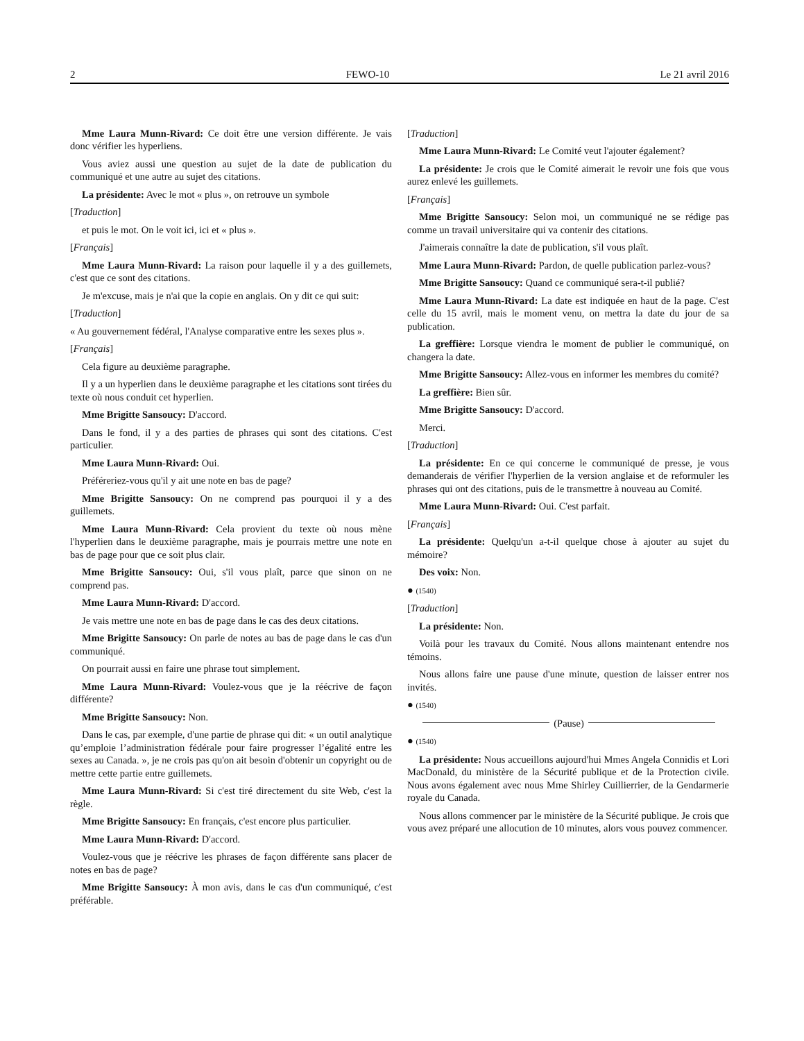2 FEWO-10 Le 21 avril 2016
Mme Laura Munn-Rivard: Ce doit être une version différente. Je vais donc vérifier les hyperliens.
Vous aviez aussi une question au sujet de la date de publication du communiqué et une autre au sujet des citations.
La présidente: Avec le mot « plus », on retrouve un symbole
[Traduction]
et puis le mot. On le voit ici, ici et « plus ».
[Français]
Mme Laura Munn-Rivard: La raison pour laquelle il y a des guillemets, c'est que ce sont des citations.
Je m'excuse, mais je n'ai que la copie en anglais. On y dit ce qui suit:
[Traduction]
« Au gouvernement fédéral, l'Analyse comparative entre les sexes plus ».
[Français]
Cela figure au deuxième paragraphe.
Il y a un hyperlien dans le deuxième paragraphe et les citations sont tirées du texte où nous conduit cet hyperlien.
Mme Brigitte Sansoucy: D'accord.
Dans le fond, il y a des parties de phrases qui sont des citations. C'est particulier.
Mme Laura Munn-Rivard: Oui.
Préféreriez-vous qu'il y ait une note en bas de page?
Mme Brigitte Sansoucy: On ne comprend pas pourquoi il y a des guillemets.
Mme Laura Munn-Rivard: Cela provient du texte où nous mène l'hyperlien dans le deuxième paragraphe, mais je pourrais mettre une note en bas de page pour que ce soit plus clair.
Mme Brigitte Sansoucy: Oui, s'il vous plaît, parce que sinon on ne comprend pas.
Mme Laura Munn-Rivard: D'accord.
Je vais mettre une note en bas de page dans le cas des deux citations.
Mme Brigitte Sansoucy: On parle de notes au bas de page dans le cas d'un communiqué.
On pourrait aussi en faire une phrase tout simplement.
Mme Laura Munn-Rivard: Voulez-vous que je la réécrive de façon différente?
Mme Brigitte Sansoucy: Non.
Dans le cas, par exemple, d'une partie de phrase qui dit: « un outil analytique qu’emploie l’administration fédérale pour faire progresser l’égalité entre les sexes au Canada. », je ne crois pas qu'on ait besoin d'obtenir un copyright ou de mettre cette partie entre guillemets.
Mme Laura Munn-Rivard: Si c'est tiré directement du site Web, c'est la règle.
Mme Brigitte Sansoucy: En français, c'est encore plus particulier.
Mme Laura Munn-Rivard: D'accord.
Voulez-vous que je réécrive les phrases de façon différente sans placer de notes en bas de page?
Mme Brigitte Sansoucy: À mon avis, dans le cas d'un communiqué, c'est préférable.
[Traduction]
Mme Laura Munn-Rivard: Le Comité veut l'ajouter également?
La présidente: Je crois que le Comité aimerait le revoir une fois que vous aurez enlevé les guillemets.
[Français]
Mme Brigitte Sansoucy: Selon moi, un communiqué ne se rédige pas comme un travail universitaire qui va contenir des citations.
J'aimerais connaître la date de publication, s'il vous plaît.
Mme Laura Munn-Rivard: Pardon, de quelle publication parlez-vous?
Mme Brigitte Sansoucy: Quand ce communiqué sera-t-il publié?
Mme Laura Munn-Rivard: La date est indiquée en haut de la page. C'est celle du 15 avril, mais le moment venu, on mettra la date du jour de sa publication.
La greffière: Lorsque viendra le moment de publier le communiqué, on changera la date.
Mme Brigitte Sansoucy: Allez-vous en informer les membres du comité?
La greffière: Bien sûr.
Mme Brigitte Sansoucy: D'accord.
Merci.
[Traduction]
La présidente: En ce qui concerne le communiqué de presse, je vous demanderais de vérifier l'hyperlien de la version anglaise et de reformuler les phrases qui ont des citations, puis de le transmettre à nouveau au Comité.
Mme Laura Munn-Rivard: Oui. C'est parfait.
[Français]
La présidente: Quelqu'un a-t-il quelque chose à ajouter au sujet du mémoire?
Des voix: Non.
● (1540)
[Traduction]
La présidente: Non.
Voilà pour les travaux du Comité. Nous allons maintenant entendre nos témoins.
Nous allons faire une pause d'une minute, question de laisser entrer nos invités.
● (1540)
(Pause)
● (1540)
La présidente: Nous accueillons aujourd'hui Mmes Angela Connidis et Lori MacDonald, du ministère de la Sécurité publique et de la Protection civile. Nous avons également avec nous Mme Shirley Cuillierrier, de la Gendarmerie royale du Canada.
Nous allons commencer par le ministère de la Sécurité publique. Je crois que vous avez préparé une allocution de 10 minutes, alors vous pouvez commencer.